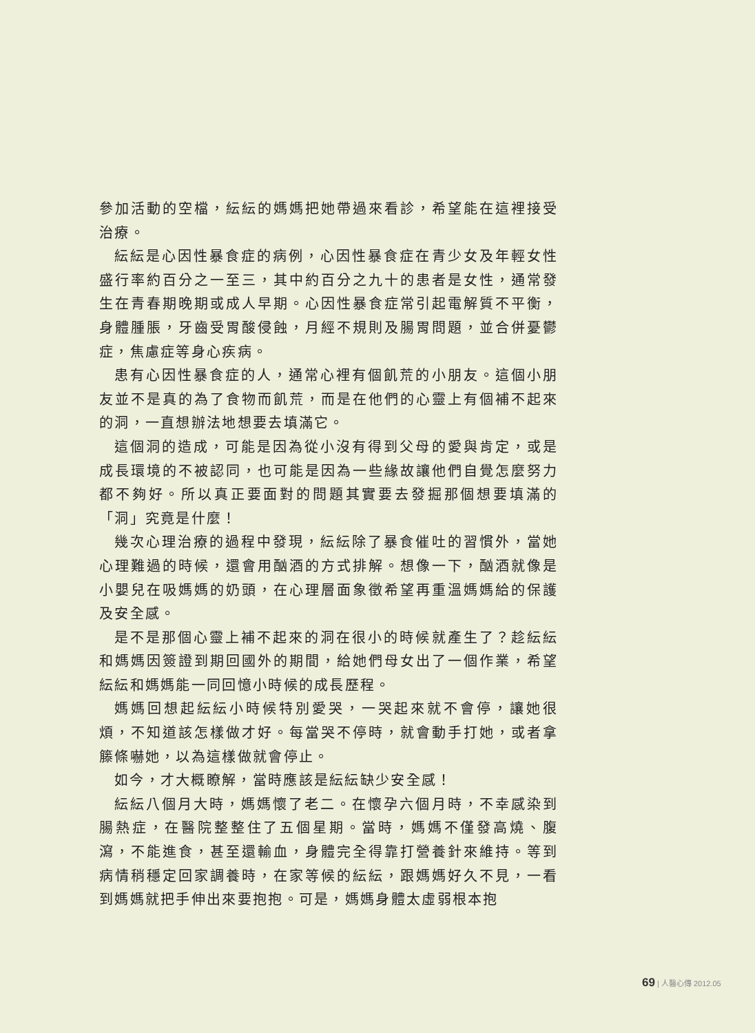參加活動的空檔，紜紜的媽媽把她帶過來看診，希望能在這裡接受治療。
紜紜是心因性暴食症的病例，心因性暴食症在青少女及年輕女性盛行率約百分之一至三，其中約百分之九十的患者是女性，通常發生在青春期晚期或成人早期。心因性暴食症常引起電解質不平衡，身體腫脹，牙齒受胃酸侵蝕，月經不規則及腸胃問題，並合併憂鬱症，焦慮症等身心疾病。
患有心因性暴食症的人，通常心裡有個飢荒的小朋友。這個小朋友並不是真的為了食物而飢荒，而是在他們的心靈上有個補不起來的洞，一直想辦法地想要去填滿它。
這個洞的造成，可能是因為從小沒有得到父母的愛與肯定，或是成長環境的不被認同，也可能是因為一些緣故讓他們自覺怎麼努力都不夠好。所以真正要面對的問題其實要去發掘那個想要填滿的「洞」究竟是什麼！
幾次心理治療的過程中發現，紜紜除了暴食催吐的習慣外，當她心理難過的時候，還會用酗酒的方式排解。想像一下，酗酒就像是小嬰兒在吸媽媽的奶頭，在心理層面象徵希望再重溫媽媽給的保護及安全感。
是不是那個心靈上補不起來的洞在很小的時候就產生了？趁紜紜和媽媽因簽證到期回國外的期間，給她們母女出了一個作業，希望紜紜和媽媽能一同回憶小時候的成長歷程。
媽媽回想起紜紜小時候特別愛哭，一哭起來就不會停，讓她很煩，不知道該怎樣做才好。每當哭不停時，就會動手打她，或者拿籐條嚇她，以為這樣做就會停止。
如今，才大概瞭解，當時應該是紜紜缺少安全感！
紜紜八個月大時，媽媽懷了老二。在懷孕六個月時，不幸感染到腸熱症，在醫院整整住了五個星期。當時，媽媽不僅發高燒、腹瀉，不能進食，甚至還輸血，身體完全得靠打營養針來維持。等到病情稍穩定回家調養時，在家等候的紜紜，跟媽媽好久不見，一看到媽媽就把手伸出來要抱抱。可是，媽媽身體太虛弱根本抱
69 | 人醫心傳 2012.05